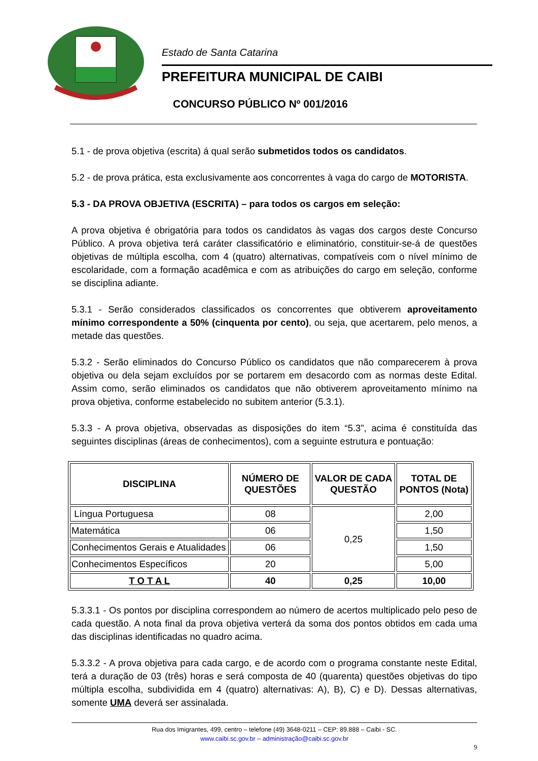Estado de Santa Catarina
PREFEITURA MUNICIPAL DE CAIBI
CONCURSO PÚBLICO Nº 001/2016
5.1 - de prova objetiva (escrita) á qual serão submetidos todos os candidatos.
5.2 - de prova prática, esta exclusivamente aos concorrentes à vaga do cargo de MOTORISTA.
5.3 - DA PROVA OBJETIVA (ESCRITA) – para todos os cargos em seleção:
A prova objetiva é obrigatória para todos os candidatos às vagas dos cargos deste Concurso Público. A prova objetiva terá caráter classificatório e eliminatório, constituir-se-á de questões objetivas de múltipla escolha, com 4 (quatro) alternativas, compatíveis com o nível mínimo de escolaridade, com a formação acadêmica e com as atribuições do cargo em seleção, conforme se disciplina adiante.
5.3.1 - Serão considerados classificados os concorrentes que obtiverem aproveitamento mínimo correspondente a 50% (cinquenta por cento), ou seja, que acertarem, pelo menos, a metade das questões.
5.3.2 - Serão eliminados do Concurso Público os candidatos que não comparecerem à prova objetiva ou dela sejam excluídos por se portarem em desacordo com as normas deste Edital. Assim como, serão eliminados os candidatos que não obtiverem aproveitamento mínimo na prova objetiva, conforme estabelecido no subitem anterior (5.3.1).
5.3.3 - A prova objetiva, observadas as disposições do item “5.3”, acima é constituída das seguintes disciplinas (áreas de conhecimentos), com a seguinte estrutura e pontuação:
| DISCIPLINA | NÚMERO DE QUESTÕES | VALOR DE CADA QUESTÃO | TOTAL DE PONTOS (Nota) |
| --- | --- | --- | --- |
| Língua Portuguesa | 08 | 0,25 | 2,00 |
| Matemática | 06 | | 1,50 |
| Conhecimentos Gerais e Atualidades | 06 | | 1,50 |
| Conhecimentos Específicos | 20 | | 5,00 |
| T O T A L | 40 | 0,25 | 10,00 |
5.3.3.1 - Os pontos por disciplina correspondem ao número de acertos multiplicado pelo peso de cada questão. A nota final da prova objetiva verterá da soma dos pontos obtidos em cada uma das disciplinas identificadas no quadro acima.
5.3.3.2 - A prova objetiva para cada cargo, e de acordo com o programa constante neste Edital, terá a duração de 03 (três) horas e será composta de 40 (quarenta) questões objetivas do tipo múltipla escolha, subdividida em 4 (quatro) alternativas: A), B), C) e D). Dessas alternativas, somente UMA deverá ser assinalada.
Rua dos Imigrantes, 499, centro – telefone (49) 3648-0211 – CEP: 89.888 – Caibi - SC.
www.caibi.sc.gov.br – administração@caibi.sc.gov.br
9